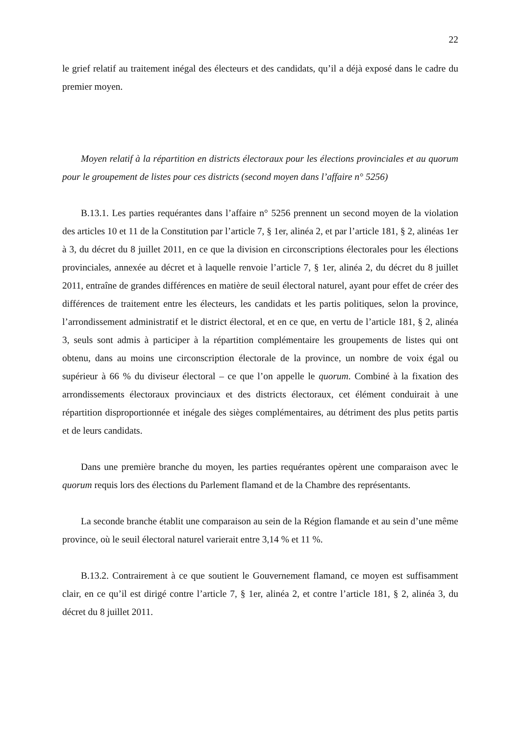22
le grief relatif au traitement inégal des électeurs et des candidats, qu’il a déjà exposé dans le cadre du premier moyen.
Moyen relatif à la répartition en districts électoraux pour les élections provinciales et au quorum pour le groupement de listes pour ces districts (second moyen dans l’affaire n° 5256)
B.13.1. Les parties requérantes dans l’affaire n° 5256 prennent un second moyen de la violation des articles 10 et 11 de la Constitution par l’article 7, § 1er, alinéa 2, et par l’article 181, § 2, alinéas 1er à 3, du décret du 8 juillet 2011, en ce que la division en circonscriptions électorales pour les élections provinciales, annexée au décret et à laquelle renvoie l’article 7, § 1er, alinéa 2, du décret du 8 juillet 2011, entraîne de grandes différences en matière de seuil électoral naturel, ayant pour effet de créer des différences de traitement entre les électeurs, les candidats et les partis politiques, selon la province, l’arrondissement administratif et le district électoral, et en ce que, en vertu de l’article 181, § 2, alinéa 3, seuls sont admis à participer à la répartition complémentaire les groupements de listes qui ont obtenu, dans au moins une circonscription électorale de la province, un nombre de voix égal ou supérieur à 66 % du diviseur électoral – ce que l’on appelle le quorum. Combiné à la fixation des arrondissements électoraux provinciaux et des districts électoraux, cet élément conduirait à une répartition disproportionnée et inégale des sièges complémentaires, au détriment des plus petits partis et de leurs candidats.
Dans une première branche du moyen, les parties requérantes opèrent une comparaison avec le quorum requis lors des élections du Parlement flamand et de la Chambre des représentants.
La seconde branche établit une comparaison au sein de la Région flamande et au sein d’une même province, où le seuil électoral naturel varierait entre 3,14 % et 11 %.
B.13.2. Contrairement à ce que soutient le Gouvernement flamand, ce moyen est suffisamment clair, en ce qu’il est dirigé contre l’article 7, § 1er, alinéa 2, et contre l’article 181, § 2, alinéa 3, du décret du 8 juillet 2011.